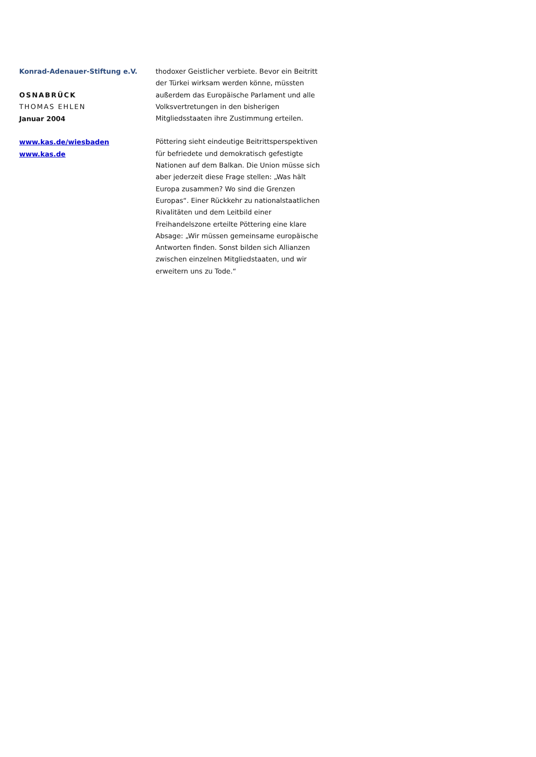Konrad-Adenauer-Stiftung e.V.
OSNABRÜCK
THOMAS EHLEN
Januar 2004
www.kas.de/wiesbaden
www.kas.de
thodoxer Geistlicher verbiete. Bevor ein Beitritt der Türkei wirksam werden könne, müssten außerdem das Europäische Parlament und alle Volksvertretungen in den bisherigen Mitgliedsstaaten ihre Zustimmung erteilen.
Pöttering sieht eindeutige Beitrittsperspektiven für befriedete und demokratisch gefestigte Nationen auf dem Balkan. Die Union müsse sich aber jederzeit diese Frage stellen: „Was hält Europa zusammen? Wo sind die Grenzen Europas“. Einer Rückkehr zu nationalstaatlichen Rivalitäten und dem Leitbild einer Freihandelszone erteilte Pöttering eine klare Absage: „Wir müssen gemeinsame europäische Antworten finden. Sonst bilden sich Allianzen zwischen einzelnen Mitgliedstaaten, und wir erweitern uns zu Tode.“